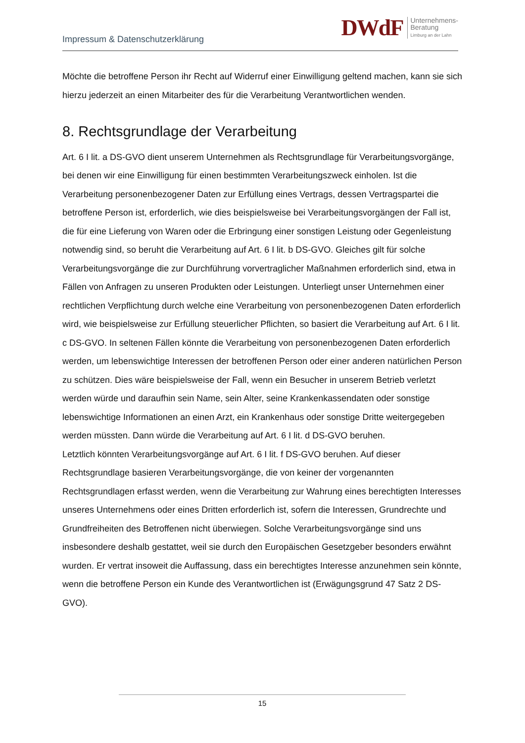Impressum & Datenschutzerklärung
DWdF Unternehmens-
Beratung
Limburg an der Lahn
Möchte die betroffene Person ihr Recht auf Widerruf einer Einwilligung geltend machen, kann sie sich hierzu jederzeit an einen Mitarbeiter des für die Verarbeitung Verantwortlichen wenden.
8. Rechtsgrundlage der Verarbeitung
Art. 6 I lit. a DS-GVO dient unserem Unternehmen als Rechtsgrundlage für Verarbeitungsvorgänge, bei denen wir eine Einwilligung für einen bestimmten Verarbeitungszweck einholen. Ist die Verarbeitung personenbezogener Daten zur Erfüllung eines Vertrags, dessen Vertragspartei die betroffene Person ist, erforderlich, wie dies beispielsweise bei Verarbeitungsvorgängen der Fall ist, die für eine Lieferung von Waren oder die Erbringung einer sonstigen Leistung oder Gegenleistung notwendig sind, so beruht die Verarbeitung auf Art. 6 I lit. b DS-GVO. Gleiches gilt für solche Verarbeitungsvorgänge die zur Durchführung vorvertraglicher Maßnahmen erforderlich sind, etwa in Fällen von Anfragen zu unseren Produkten oder Leistungen. Unterliegt unser Unternehmen einer rechtlichen Verpflichtung durch welche eine Verarbeitung von personenbezogenen Daten erforderlich wird, wie beispielsweise zur Erfüllung steuerlicher Pflichten, so basiert die Verarbeitung auf Art. 6 I lit. c DS-GVO. In seltenen Fällen könnte die Verarbeitung von personenbezogenen Daten erforderlich werden, um lebenswichtige Interessen der betroffenen Person oder einer anderen natürlichen Person zu schützen. Dies wäre beispielsweise der Fall, wenn ein Besucher in unserem Betrieb verletzt werden würde und daraufhin sein Name, sein Alter, seine Krankenkassendaten oder sonstige lebenswichtige Informationen an einen Arzt, ein Krankenhaus oder sonstige Dritte weitergegeben werden müssten. Dann würde die Verarbeitung auf Art. 6 I lit. d DS-GVO beruhen.
Letztlich könnten Verarbeitungsvorgänge auf Art. 6 I lit. f DS-GVO beruhen. Auf dieser Rechtsgrundlage basieren Verarbeitungsvorgänge, die von keiner der vorgenannten Rechtsgrundlagen erfasst werden, wenn die Verarbeitung zur Wahrung eines berechtigten Interesses unseres Unternehmens oder eines Dritten erforderlich ist, sofern die Interessen, Grundrechte und Grundfreiheiten des Betroffenen nicht überwiegen. Solche Verarbeitungsvorgänge sind uns insbesondere deshalb gestattet, weil sie durch den Europäischen Gesetzgeber besonders erwähnt wurden. Er vertrat insoweit die Auffassung, dass ein berechtigtes Interesse anzunehmen sein könnte, wenn die betroffene Person ein Kunde des Verantwortlichen ist (Erwägungsgrund 47 Satz 2 DS-GVO).
15